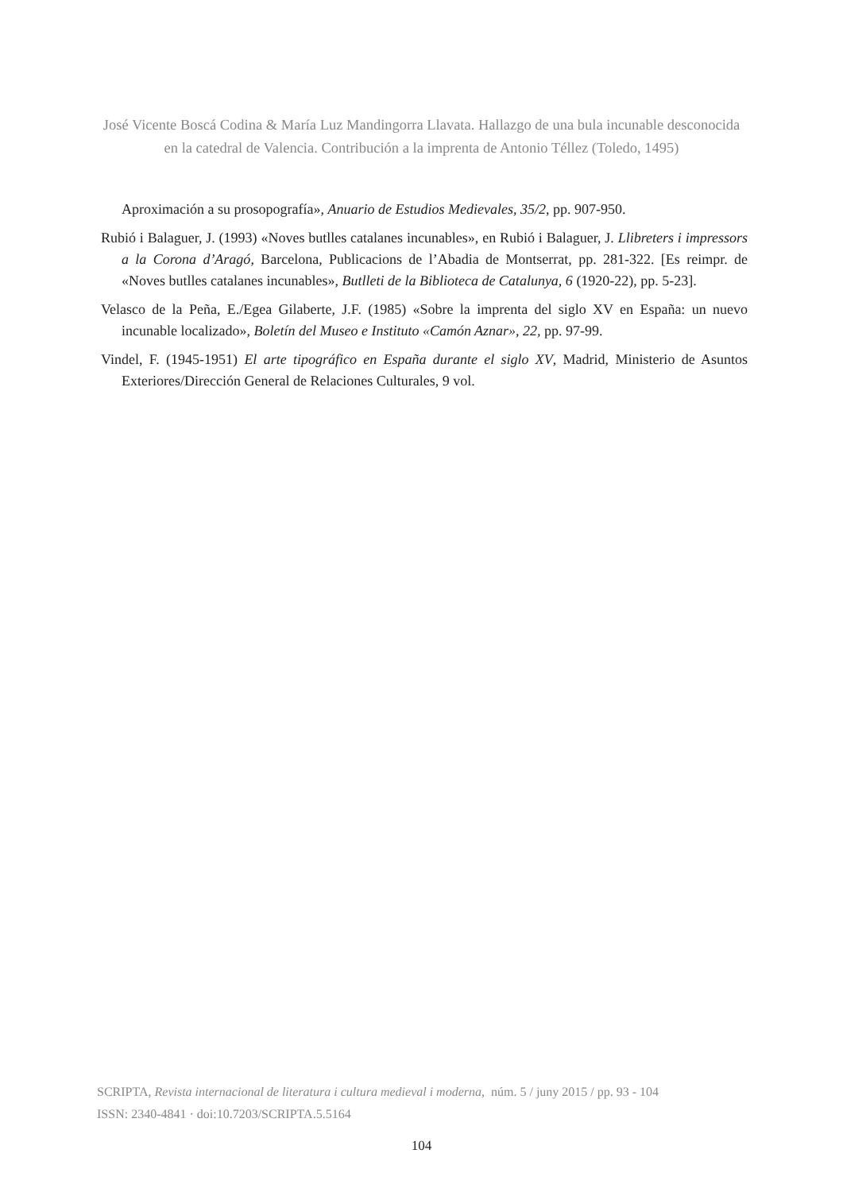José Vicente Boscá Codina & María Luz Mandingorra Llavata. Hallazgo de una bula incunable desconocida en la catedral de Valencia. Contribución a la imprenta de Antonio Téllez (Toledo, 1495)
Aproximación a su prosopografía», Anuario de Estudios Medievales, 35/2, pp. 907-950.
Rubió i Balaguer, J. (1993) «Noves butlles catalanes incunables», en Rubió i Balaguer, J. Llibreters i impressors a la Corona d’Aragó, Barcelona, Publicacions de l’Abadia de Montserrat, pp. 281-322. [Es reimpr. de «Noves butlles catalanes incunables», Butlleti de la Biblioteca de Catalunya, 6 (1920-22), pp. 5-23].
Velasco de la Peña, E./Egea Gilaberte, J.F. (1985) «Sobre la imprenta del siglo XV en España: un nuevo incunable localizado», Boletín del Museo e Instituto «Camón Aznar», 22, pp. 97-99.
Vindel, F. (1945-1951) El arte tipográfico en España durante el siglo XV, Madrid, Ministerio de Asuntos Exteriores/Dirección General de Relaciones Culturales, 9 vol.
SCRIPTA, Revista internacional de literatura i cultura medieval i moderna, núm. 5 / juny 2015 / pp. 93 - 104
ISSN: 2340-4841 · doi:10.7203/SCRIPTA.5.5164
104